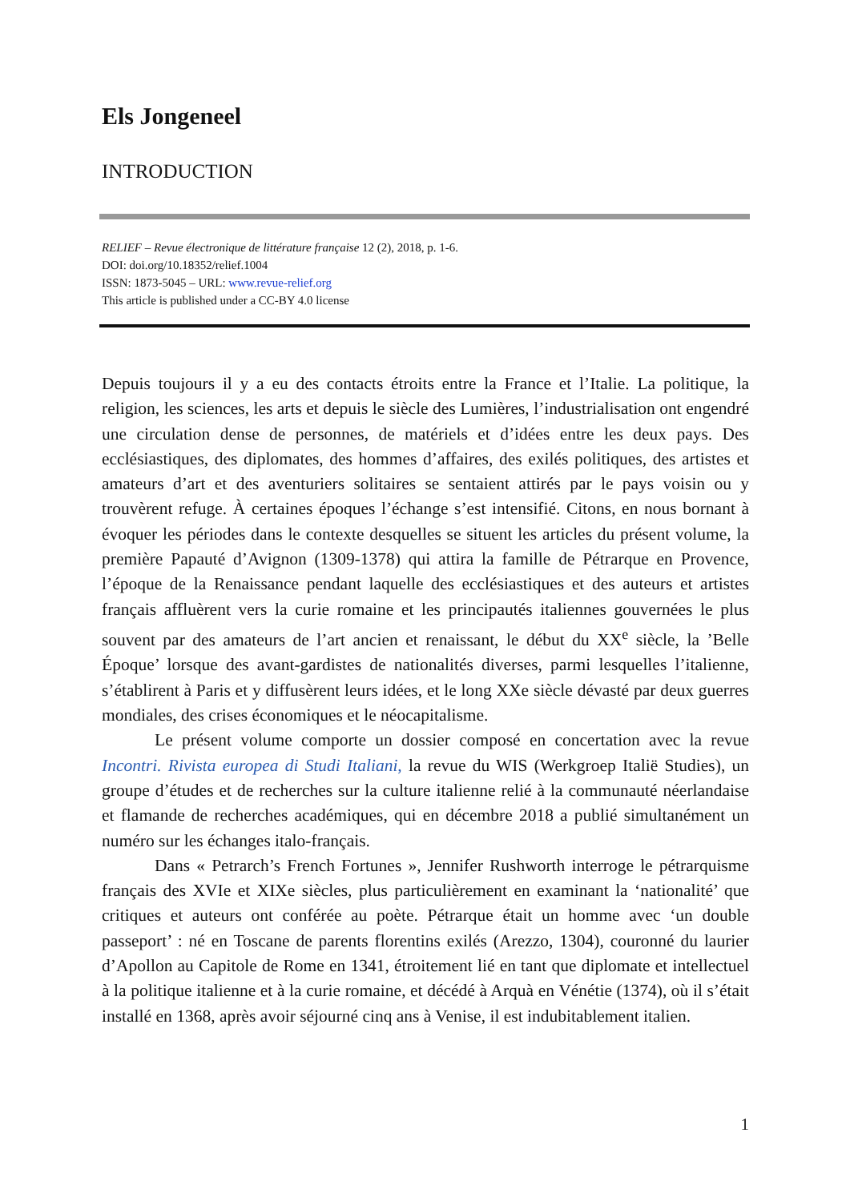Els Jongeneel
INTRODUCTION
RELIEF – Revue électronique de littérature française 12 (2), 2018, p. 1-6.
DOI: doi.org/10.18352/relief.1004
ISSN: 1873-5045 – URL: www.revue-relief.org
This article is published under a CC-BY 4.0 license
Depuis toujours il y a eu des contacts étroits entre la France et l’Italie. La politique, la religion, les sciences, les arts et depuis le siècle des Lumières, l’industrialisation ont engendré une circulation dense de personnes, de matériels et d’idées entre les deux pays. Des ecclésiastiques, des diplomates, des hommes d’affaires, des exilés politiques, des artistes et amateurs d’art et des aventuriers solitaires se sentaient attirés par le pays voisin ou y trouvèrent refuge. À certaines époques l’échange s’est intensifié. Citons, en nous bornant à évoquer les périodes dans le contexte desquelles se situent les articles du présent volume, la première Papauté d’Avignon (1309-1378) qui attira la famille de Pétrarque en Provence, l’époque de la Renaissance pendant laquelle des ecclésiastiques et des auteurs et artistes français affluèrent vers la curie romaine et les principautés italiennes gouvernées le plus souvent par des amateurs de l’art ancien et renaissant, le début du XX<sup>e</sup> siècle, la ’Belle Époque’ lorsque des avant-gardistes de nationalités diverses, parmi lesquelles l’italienne, s’établirent à Paris et y diffusèrent leurs idées, et le long XXe siècle dévasté par deux guerres mondiales, des crises économiques et le néocapitalisme.
Le présent volume comporte un dossier composé en concertation avec la revue Incontri. Rivista europea di Studi Italiani, la revue du WIS (Werkgroep Italië Studies), un groupe d’études et de recherches sur la culture italienne relié à la communauté néerlandaise et flamande de recherches académiques, qui en décembre 2018 a publié simultanément un numéro sur les échanges italo-français.
Dans « Petrarch’s French Fortunes », Jennifer Rushworth interroge le pétrarquisme français des XVIe et XIXe siècles, plus particulièrement en examinant la ‘nationalité’ que critiques et auteurs ont conférée au poète. Pétrarque était un homme avec ‘un double passeport’ : né en Toscane de parents florentins exilés (Arezzo, 1304), couronné du laurier d’Apollon au Capitole de Rome en 1341, étroitement lié en tant que diplomate et intellectuel à la politique italienne et à la curie romaine, et décédé à Arquà en Vénétie (1374), où il s’était installé en 1368, après avoir séjourné cinq ans à Venise, il est indubitablement italien.
1